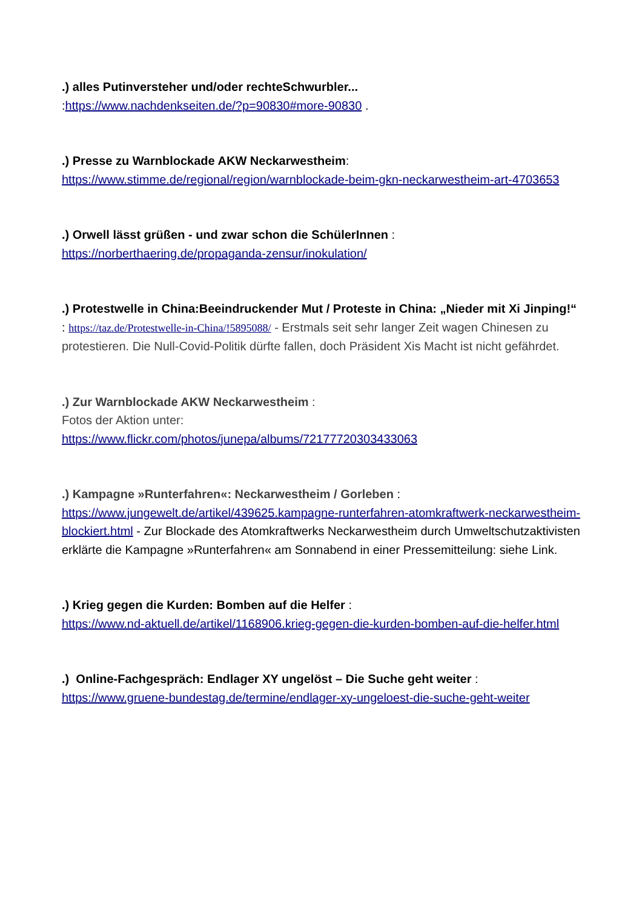.) alles Putinversteher und/oder rechteSchwurbler...
:https://www.nachdenkseiten.de/?p=90830#more-90830 .
.) Presse zu Warnblockade AKW Neckarwestheim:
https://www.stimme.de/regional/region/warnblockade-beim-gkn-neckarwestheim-art-4703653
.) Orwell lässt grüßen - und zwar schon die SchülerInnen :
https://norberthaering.de/propaganda-zensur/inokulation/
.) Protestwelle in China:Beeindruckender Mut / Proteste in China: „Nieder mit Xi Jinping!“ : https://taz.de/Protestwelle-in-China/!5895088/ - Erstmals seit sehr langer Zeit wagen Chinesen zu protestieren. Die Null-Covid-Politik dürfte fallen, doch Präsident Xis Macht ist nicht gefährdet.
.) Zur Warnblockade AKW Neckarwestheim :
Fotos der Aktion unter:
https://www.flickr.com/photos/junepa/albums/72177720303433063
.) Kampagne »Runterfahren«: Neckarwestheim / Gorleben :
https://www.jungewelt.de/artikel/439625.kampagne-runterfahren-atomkraftwerk-neckarwestheim-blockiert.html - Zur Blockade des Atomkraftwerks Neckarwestheim durch Umweltschutzaktivisten erklärte die Kampagne »Runterfahren« am Sonnabend in einer Pressemitteilung: siehe Link.
.) Krieg gegen die Kurden: Bomben auf die Helfer :
https://www.nd-aktuell.de/artikel/1168906.krieg-gegen-die-kurden-bomben-auf-die-helfer.html
.) Online-Fachgespräch: Endlager XY ungelöst – Die Suche geht weiter :
https://www.gruene-bundestag.de/termine/endlager-xy-ungeloest-die-suche-geht-weiter